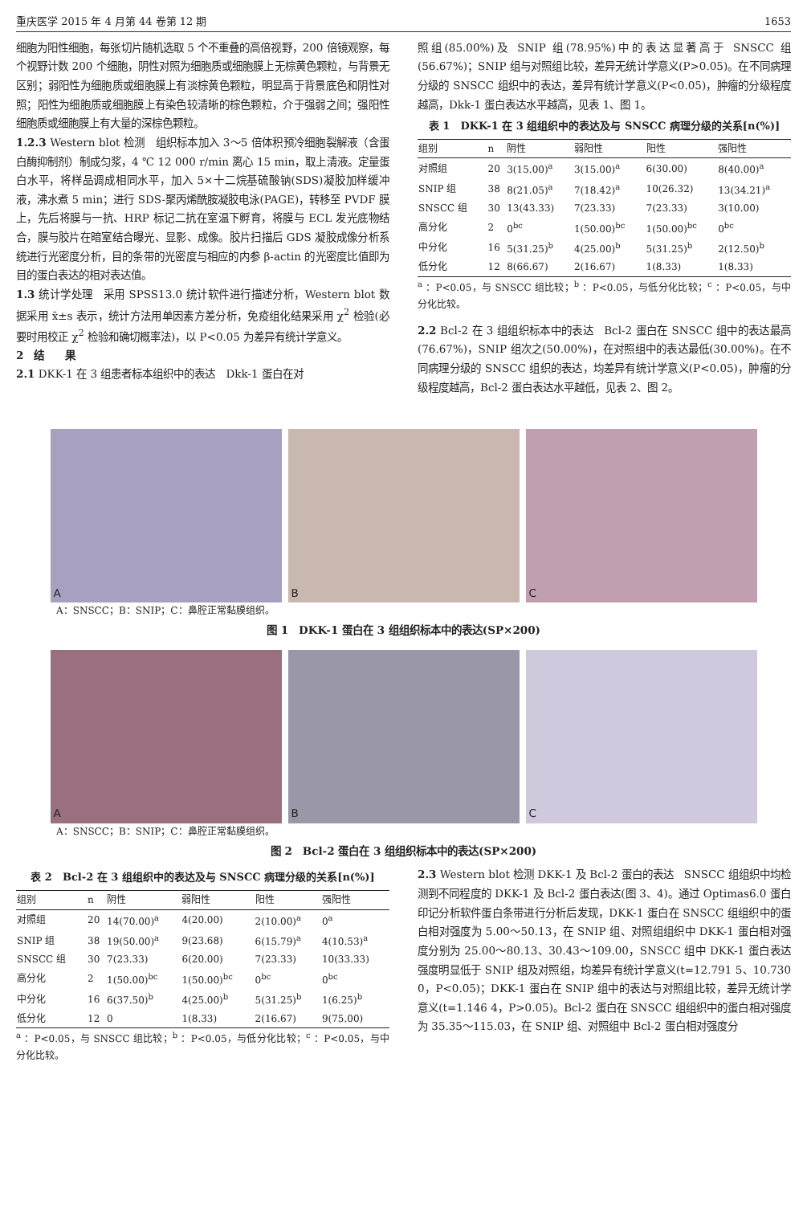重庆医学 2015 年 4 月第 44 卷第 12 期 1653
细胞为阳性细胞，每张切片随机选取 5 个不重叠的高倍视野，200 倍镜观察，每个视野计数 200 个细胞，阴性对照为细胞质或细胞膜上无棕黄色颗粒，与背景无区别；弱阳性为细胞质或细胞膜上有淡棕黄色颗粒，明显高于背景底色和阴性对照；阳性为细胞质或细胞膜上有染色较清晰的棕色颗粒，介于强弱之间；强阳性细胞质或细胞膜上有大量的深棕色颗粒。
1.2.3 Western blot 检测　组织标本加入 3～5 倍体积预冷细胞裂解液（含蛋白酶抑制剂）制成匀浆，4 ℃ 12 000 r/min 离心 15 min，取上清液。定量蛋白水平，将样品调成相同水平，加入 5×十二烷基硫酸钠(SDS)凝胶加样缓冲液，沸水煮 5 min；进行 SDS-聚丙烯酰胺凝胶电泳(PAGE)，转移至 PVDF 膜上，先后将膜与一抗、HRP 标记二抗在室温下孵育，将膜与 ECL 发光底物结合，膜与胶片在暗室结合曝光、显影、成像。胶片扫描后 GDS 凝胶成像分析系统进行光密度分析，目的条带的光密度与相应的内参 β-actin 的光密度比值即为目的蛋白表达的相对表达值。
1.3 统计学处理　采用 SPSS13.0 统计软件进行描述分析，Western blot 数据采用 x̄±s 表示，统计方法用单因素方差分析，免疫组化结果采用 χ<sup>2</sup> 检验(必要时用校正 χ<sup>2</sup> 检验和确切概率法)，以 P<0.05 为差异有统计学意义。
2　结　　果
2.1 DKK-1 在 3 组患者标本组织中的表达　Dkk-1 蛋白在对
照组(85.00%)及 SNIP 组(78.95%)中的表达显著高于 SNSCC 组(56.67%)；SNIP 组与对照组比较，差异无统计学意义(P>0.05)。在不同病理分级的 SNSCC 组织中的表达，差异有统计学意义(P<0.05)，肿瘤的分级程度越高，Dkk-1 蛋白表达水平越高，见表 1、图 1。
表 1　DKK-1 在 3 组组织中的表达及与 SNSCC 病理分级的关系[n(%)]
| 组别 | n | 阴性 | 弱阳性 | 阳性 | 强阳性 |
| --- | --- | --- | --- | --- | --- |
| 对照组 | 20 | 3(15.00)<sup>a</sup> | 3(15.00)<sup>a</sup> | 6(30.00) | 8(40.00)<sup>a</sup> |
| SNIP 组 | 38 | 8(21.05)<sup>a</sup> | 7(18.42)<sup>a</sup> | 10(26.32) | 13(34.21)<sup>a</sup> |
| SNSCC 组 | 30 | 13(43.33) | 7(23.33) | 7(23.33) | 3(10.00) |
| 高分化 | 2 | 0<sup>bc</sup> | 1(50.00)<sup>bc</sup> | 1(50.00)<sup>bc</sup> | 0<sup>bc</sup> |
| 中分化 | 16 | 5(31.25)<sup>b</sup> | 4(25.00)<sup>b</sup> | 5(31.25)<sup>b</sup> | 2(12.50)<sup>b</sup> |
| 低分化 | 12 | 8(66.67) | 2(16.67) | 1(8.33) | 1(8.33) |
<sup>a</sup> ：P<0.05，与 SNSCC 组比较；<sup>b</sup> ：P<0.05，与低分化比较；<sup>c</sup> ：P<0.05，与中分化比较。
2.2 Bcl-2 在 3 组组织标本中的表达　Bcl-2 蛋白在 SNSCC 组中的表达最高(76.67%)，SNIP 组次之(50.00%)，在对照组中的表达最低(30.00%)。在不同病理分级的 SNSCC 组织的表达，均差异有统计学意义(P<0.05)，肿瘤的分级程度越高，Bcl-2 蛋白表达水平越低，见表 2、图 2。
A
B
C
A：SNSCC；B：SNIP；C：鼻腔正常黏膜组织。
图 1　DKK-1 蛋白在 3 组组织标本中的表达(SP×200)
A
B
C
A：SNSCC；B：SNIP；C：鼻腔正常黏膜组织。
图 2　Bcl-2 蛋白在 3 组组织标本中的表达(SP×200)
表 2　Bcl-2 在 3 组组织中的表达及与 SNSCC 病理分级的关系[n(%)]
| 组别 | n | 阴性 | 弱阳性 | 阳性 | 强阳性 |
| --- | --- | --- | --- | --- | --- |
| 对照组 | 20 | 14(70.00)<sup>a</sup> | 4(20.00) | 2(10.00)<sup>a</sup> | 0<sup>a</sup> |
| SNIP 组 | 38 | 19(50.00)<sup>a</sup> | 9(23.68) | 6(15.79)<sup>a</sup> | 4(10.53)<sup>a</sup> |
| SNSCC 组 | 30 | 7(23.33) | 6(20.00) | 7(23.33) | 10(33.33) |
| 高分化 | 2 | 1(50.00)<sup>bc</sup> | 1(50.00)<sup>bc</sup> | 0<sup>bc</sup> | 0<sup>bc</sup> |
| 中分化 | 16 | 6(37.50)<sup>b</sup> | 4(25.00)<sup>b</sup> | 5(31.25)<sup>b</sup> | 1(6.25)<sup>b</sup> |
| 低分化 | 12 | 0 | 1(8.33) | 2(16.67) | 9(75.00) |
<sup>a</sup> ：P<0.05，与 SNSCC 组比较；<sup>b</sup> ：P<0.05，与低分化比较；<sup>c</sup> ：P<0.05，与中分化比较。
2.3 Western blot 检测 DKK-1 及 Bcl-2 蛋白的表达　SNSCC 组组织中均检测到不同程度的 DKK-1 及 Bcl-2 蛋白表达(图 3、4)。通过 Optimas6.0 蛋白印记分析软件蛋白条带进行分析后发现，DKK-1 蛋白在 SNSCC 组组织中的蛋白相对强度为 5.00～50.13，在 SNIP 组、对照组组织中 DKK-1 蛋白相对强度分别为 25.00～80.13、30.43～109.00，SNSCC 组中 DKK-1 蛋白表达强度明显低于 SNIP 组及对照组，均差异有统计学意义(t=12.791 5、10.730 0，P<0.05)；DKK-1 蛋白在 SNIP 组中的表达与对照组比较，差异无统计学意义(t=1.146 4，P>0.05)。Bcl-2 蛋白在 SNSCC 组组织中的蛋白相对强度为 35.35～115.03，在 SNIP 组、对照组中 Bcl-2 蛋白相对强度分